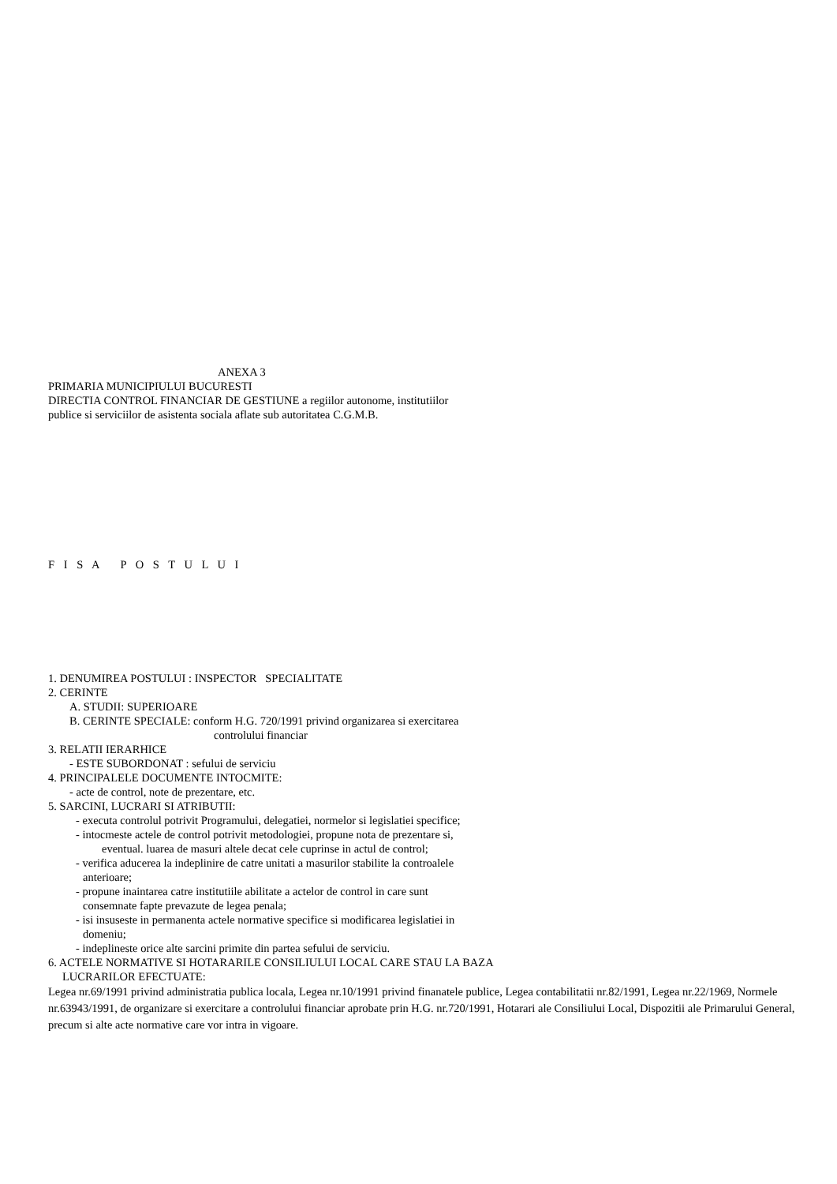ANEXA 3
PRIMARIA MUNICIPIULUI BUCURESTI
DIRECTIA CONTROL FINANCIAR DE GESTIUNE a regiilor autonome, institutiilor
publice si serviciilor de asistenta sociala aflate sub autoritatea C.G.M.B.
F I S A P O S T U L U I
1. DENUMIREA POSTULUI : INSPECTOR SPECIALITATE
2. CERINTE
A. STUDII: SUPERIOARE
B. CERINTE SPECIALE: conform H.G. 720/1991 privind organizarea si exercitarea
controlului financiar
3. RELATII IERARHICE
- ESTE SUBORDONAT : sefului de serviciu
4. PRINCIPALELE DOCUMENTE INTOCMITE:
- acte de control, note de prezentare, etc.
5. SARCINI, LUCRARI SI ATRIBUTII:
- executa controlul potrivit Programului, delegatiei, normelor si legislatiei specifice;
- intocmeste actele de control potrivit metodologiei, propune nota de prezentare si,
eventual. luarea de masuri altele decat cele cuprinse in actul de control;
- verifica aducerea la indeplinire de catre unitati a masurilor stabilite la controalele
anterioare;
- propune inaintarea catre institutiile abilitate a actelor de control in care sunt
consemnate fapte prevazute de legea penala;
- isi insuseste in permanenta actele normative specifice si modificarea legislatiei in
domeniu;
- indeplineste orice alte sarcini primite din partea sefului de serviciu.
6. ACTELE NORMATIVE SI HOTARARILE CONSILIULUI LOCAL CARE STAU LA BAZA
LUCRARILOR EFECTUATE:
Legea nr.69/1991 privind administratia publica locala, Legea nr.10/1991 privind finanatele publice, Legea contabilitatii nr.82/1991, Legea nr.22/1969, Normele nr.63943/1991, de organizare si exercitare a controlului financiar aprobate prin H.G. nr.720/1991, Hotarari ale Consiliului Local, Dispozitii ale Primarului General, precum si alte acte normative care vor intra in vigoare.